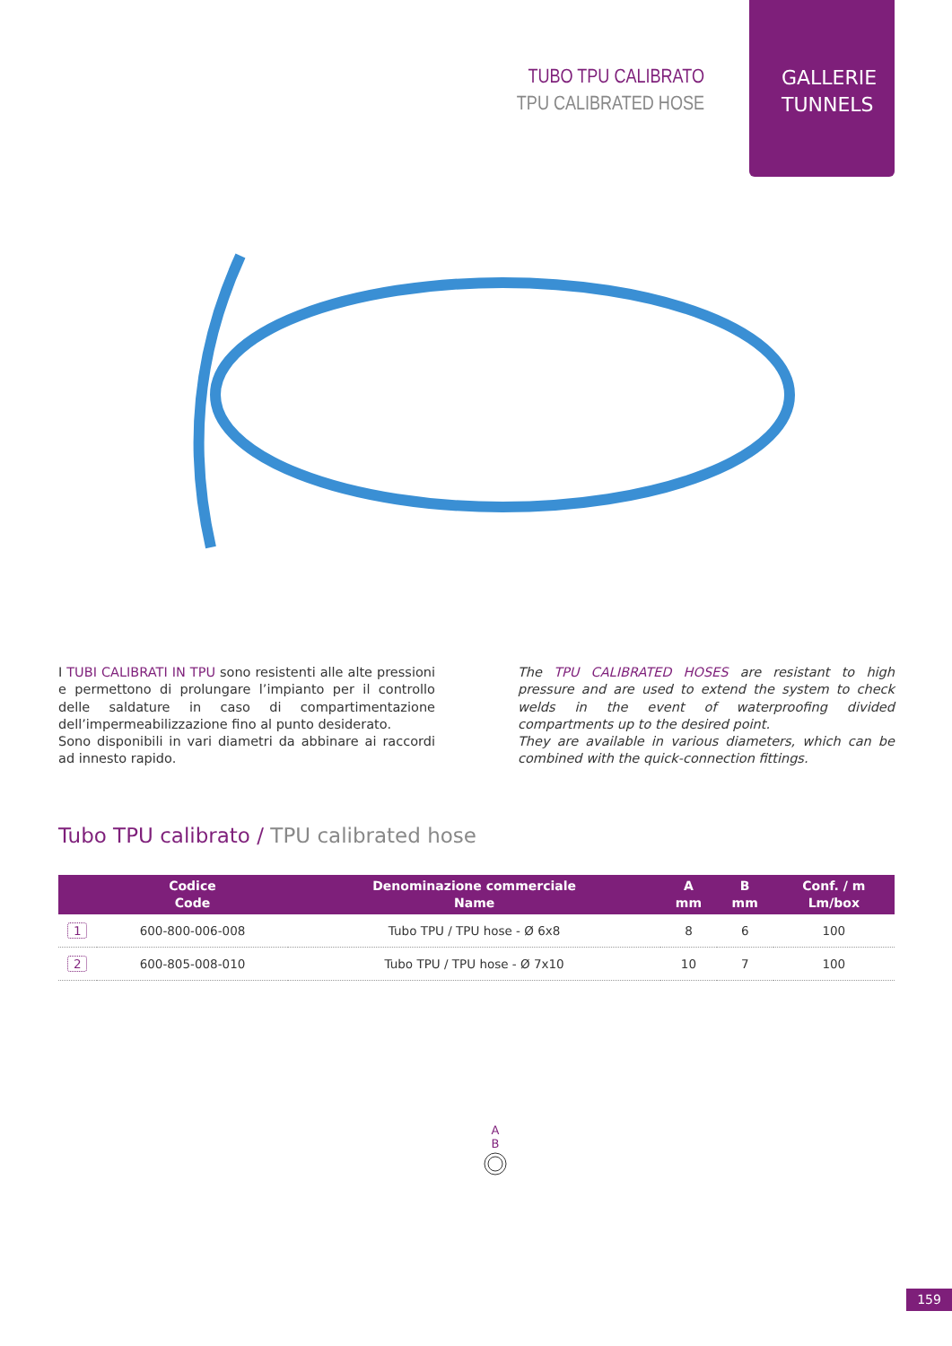TUBO TPU CALIBRATO
TPU CALIBRATED HOSE
GALLERIE
TUNNELS
I TUBI CALIBRATI IN TPU sono resistenti alle alte pressioni e permettono di prolungare l’impianto per il controllo delle saldature in caso di compartimentazione dell’impermeabilizzazione fino al punto desiderato.
Sono disponibili in vari diametri da abbinare ai raccordi ad innesto rapido.
The TPU CALIBRATED HOSES are resistant to high pressure and are used to extend the system to check welds in the event of waterproofing divided compartments up to the desired point.
They are available in various diameters, which can be combined with the quick-connection fittings.
Tubo TPU calibrato / TPU calibrated hose
| | Codice Code | Denominazione commerciale Name | A mm | B mm | Conf. / m Lm/box |
| --- | --- | --- | --- | --- | --- |
| 1 | 600-800-006-008 | Tubo TPU / TPU hose - Ø 6x8 | 8 | 6 | 100 |
| 2 | 600-805-008-010 | Tubo TPU / TPU hose - Ø 7x10 | 10 | 7 | 100 |
A
B
159